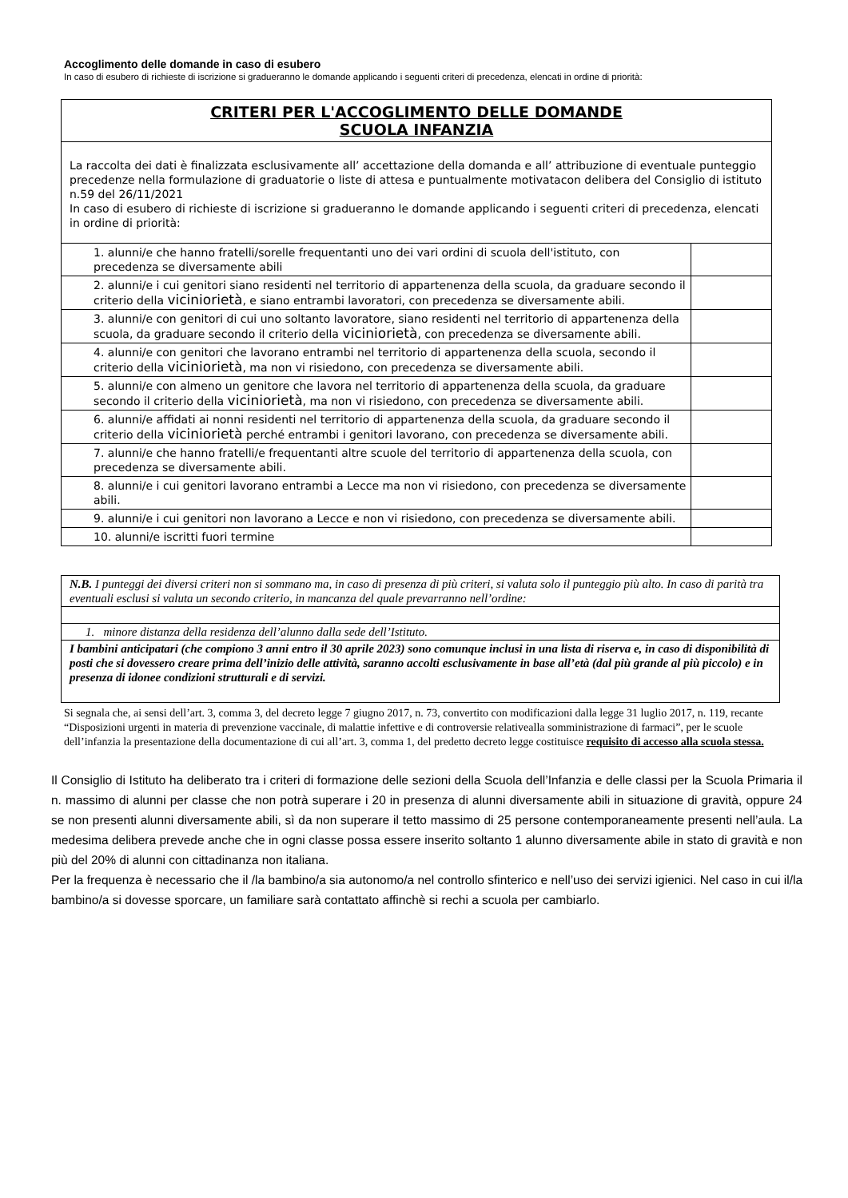Accoglimento delle domande in caso di esubero
In caso di esubero di richieste di iscrizione si gradueranno le domande applicando i seguenti criteri di precedenza, elencati in ordine di priorità:
| CRITERI PER L'ACCOGLIMENTO DELLE DOMANDE SCUOLA INFANZIA | |
| La raccolta dei dati è finalizzata esclusivamente all’ accettazione della domanda e all’ attribuzione di eventuale punteggio precedenze nella formulazione di graduatorie o liste di attesa e puntualmente motivatacon delibera del Consiglio di istituto n.59 del 26/11/2021 In caso di esubero di richieste di iscrizione si gradueranno le domande applicando i seguenti criteri di precedenza, elencati in ordine di priorità: | |
| 1. alunni/e che hanno fratelli/sorelle frequentanti uno dei vari ordini di scuola dell'istituto, con precedenza se diversamente abili | |
| 2. alunni/e i cui genitori siano residenti nel territorio di appartenenza della scuola, da graduare secondo il criterio della viciniorietà , e siano entrambi lavoratori, con precedenza se diversamente abili. | |
| 3. alunni/e con genitori di cui uno soltanto lavoratore, siano residenti nel territorio di appartenenza della scuola, da graduare secondo il criterio della viciniorietà , con precedenza se diversamente abili. | |
| 4. alunni/e con genitori che lavorano entrambi nel territorio di appartenenza della scuola, secondo il criterio della viciniorietà , ma non vi risiedono, con precedenza se diversamente abili. | |
| 5. alunni/e con almeno un genitore che lavora nel territorio di appartenenza della scuola, da graduare secondo il criterio della viciniorietà , ma non vi risiedono, con precedenza se diversamente abili. | |
| 6. alunni/e affidati ai nonni residenti nel territorio di appartenenza della scuola, da graduare secondo il criterio della viciniorietà perché entrambi i genitori lavorano, con precedenza se diversamente abili. | |
| 7. alunni/e che hanno fratelli/e frequentanti altre scuole del territorio di appartenenza della scuola, con precedenza se diversamente abili. | |
| 8. alunni/e i cui genitori lavorano entrambi a Lecce ma non vi risiedono, con precedenza se diversamente abili. | |
| 9. alunni/e i cui genitori non lavorano a Lecce e non vi risiedono, con precedenza se diversamente abili. | |
| 10. alunni/e iscritti fuori termine | |
| N.B. I punteggi dei diversi criteri non si sommano ma, in caso di presenza di più criteri, si valuta solo il punteggio più alto. In caso di parità tra eventuali esclusi si valuta un secondo criterio, in mancanza del quale prevarranno nell’ordine: |
| 1. minore distanza della residenza dell’alunno dalla sede dell’Istituto. |
| I bambini anticipatari (che compiono 3 anni entro il 30 aprile 2023) sono comunque inclusi in una lista di riserva e, in caso di disponibilità di posti che si dovessero creare prima dell’inizio delle attività, saranno accolti esclusivamente in base all’età (dal più grande al più piccolo) e in presenza di idonee condizioni strutturali e di servizi. |
Si segnala che, ai sensi dell’art. 3, comma 3, del decreto legge 7 giugno 2017, n. 73, convertito con modificazioni dalla legge 31 luglio 2017, n. 119, recante “Disposizioni urgenti in materia di prevenzione vaccinale, di malattie infettive e di controversie relativealla somministrazione di farmaci”, per le scuole dell’infanzia la presentazione della documentazione di cui all’art. 3, comma 1, del predetto decreto legge costituisce requisito di accesso alla scuola stessa.
Il Consiglio di Istituto ha deliberato tra i criteri di formazione delle sezioni della Scuola dell’Infanzia e delle classi per la Scuola Primaria il n. massimo di alunni per classe che non potrà superare i 20 in presenza di alunni diversamente abili in situazione di gravità, oppure 24 se non presenti alunni diversamente abili, sì da non superare il tetto massimo di 25 persone contemporaneamente presenti nell’aula. La medesima delibera prevede anche che in ogni classe possa essere inserito soltanto 1 alunno diversamente abile in stato di gravità e non più del 20% di alunni con cittadinanza non italiana.
Per la frequenza è necessario che il /la bambino/a sia autonomo/a nel controllo sfinterico e nell’uso dei servizi igienici. Nel caso in cui il/la bambino/a si dovesse sporcare, un familiare sarà contattato affinchè si rechi a scuola per cambiarlo.